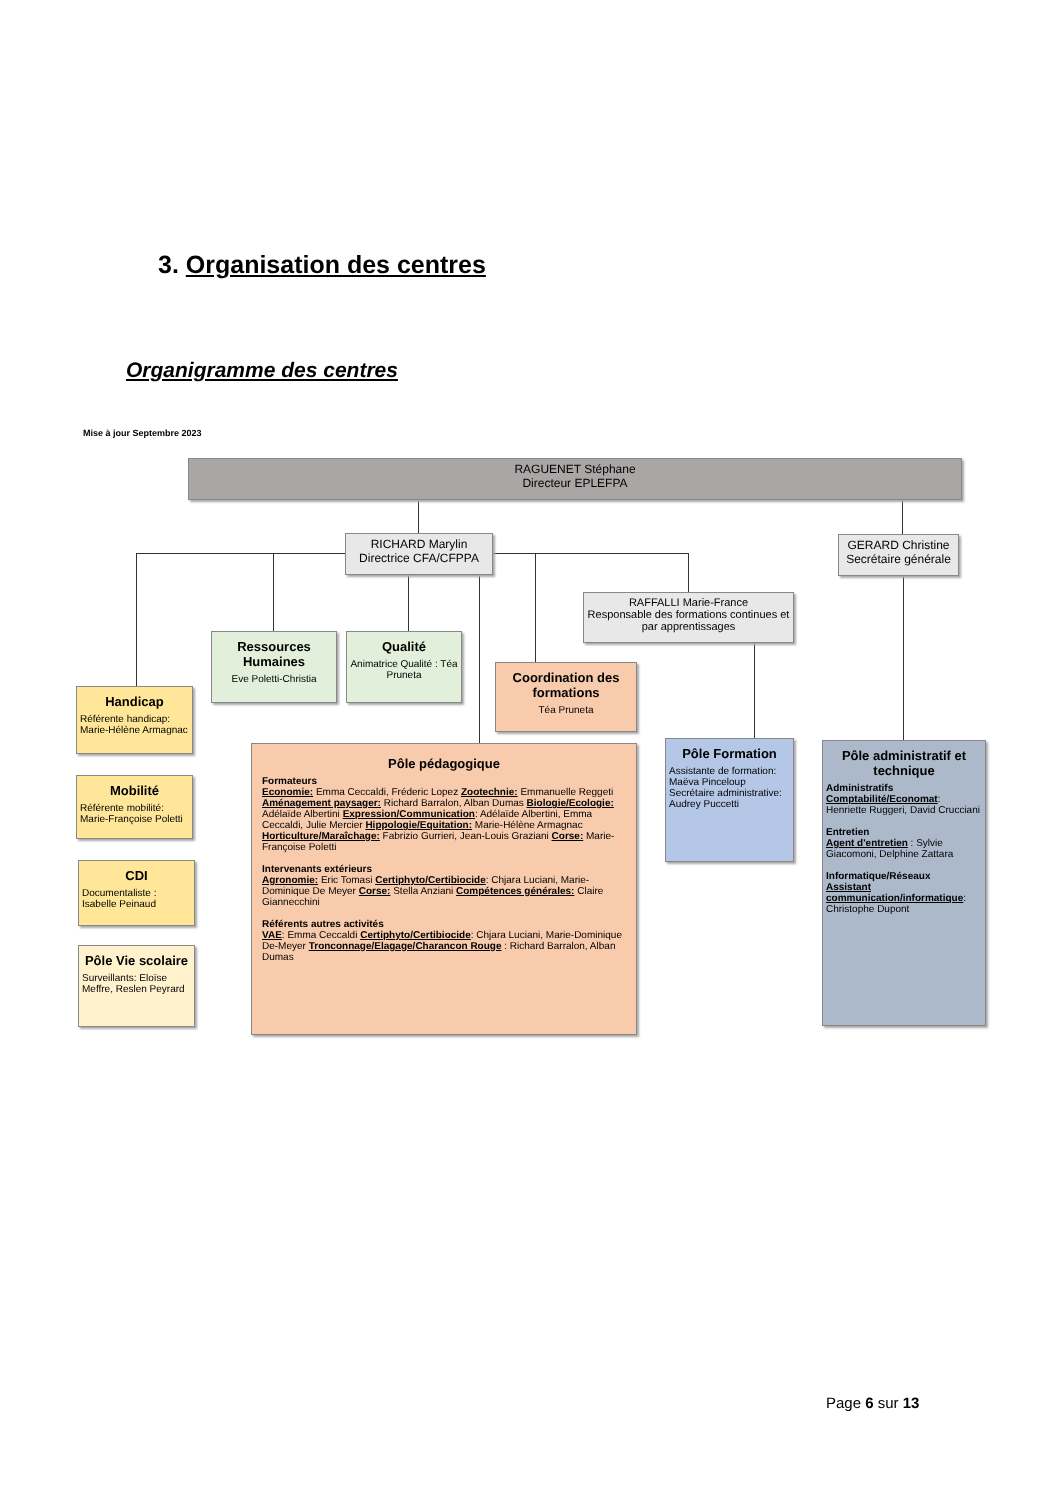3. Organisation des centres
Organigramme des centres
Mise à jour Septembre 2023
RAGUENET Stéphane
Directeur EPLEFPA
RICHARD Marylin
Directrice CFA/CFPPA
GERARD Christine
Secrétaire générale
RAFFALLI Marie-France
Responsable des formations continues et par apprentissages
Ressources Humaines
Eve Poletti-Christia
Qualité
Animatrice Qualité : Téa Pruneta
Coordination des formations
Téa Pruneta
Handicap
Référente handicap: Marie-Hélène Armagnac
Mobilité
Référente mobilité: Marie-Françoise Poletti
CDI
Documentaliste : Isabelle Peinaud
Pôle Vie scolaire
Surveillants: Eloïse Meffre, Reslen Peyrard
Pôle pédagogique
Formateurs
Economie: Emma Ceccaldi, Fréderic Lopez Zootechnie: Emmanuelle Reggeti Aménagement paysager: Richard Barralon, Alban Dumas Biologie/Ecologie: Adélaïde Albertini Expression/Communication: Adélaïde Albertini, Emma Ceccaldi, Julie Mercier Hippologie/Equitation: Marie-Hélène Armagnac Horticulture/Maraîchage: Fabrizio Gurrieri, Jean-Louis Graziani Corse: Marie-Françoise Poletti
Intervenants extérieurs
Agronomie: Eric Tomasi Certiphyto/Certibiocide: Chjara Luciani, Marie-Dominique De Meyer Corse: Stella Anziani Compétences générales: Claire Giannecchini
Référents autres activités
VAE: Emma Ceccaldi Certiphyto/Certibiocide: Chjara Luciani, Marie-Dominique De-Meyer Tronconnage/Elagage/Charancon Rouge : Richard Barralon, Alban Dumas
Pôle Formation
Assistante de formation:
Maëva Pinceloup
Secrétaire administrative:
Audrey Puccetti
Pôle administratif et technique
Administratifs
Comptabilité/Economat: Henriette Ruggeri, David Crucciani
Entretien
Agent d'entretien : Sylvie Giacomoni, Delphine Zattara
Informatique/Réseaux
Assistant communication/informatique: Christophe Dupont
Page 6 sur 13